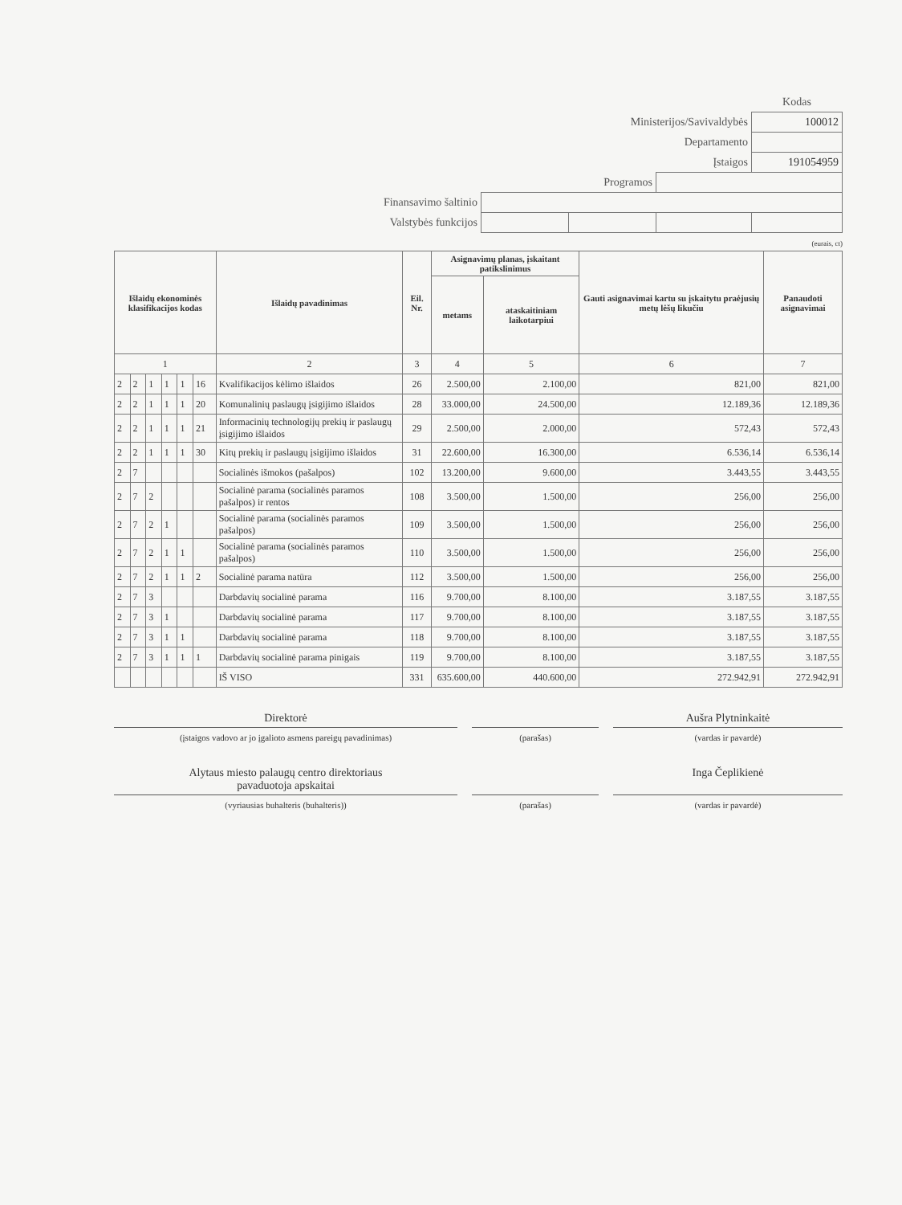| | | | | Kodas |
| Ministerijos/Savivaldybės | | | | 100012 |
| Departamento | | | | |
| Įstaigos | | | | 191054959 |
| Programos | | | | |
| Finansavimo šaltinio | | | | |
| Valstybės funkcijos | | | | |
(eurais, ct)
| Išlaidų ekonominės klasifikacijos kodas | | | | | | Išlaidų pavadinimas | Eil. Nr. | Asignavimų planas, įskaitant patikslinimus | | Gauti asignavimai kartu su įskaitytu praėjusių metų lėšų likučiu | Panaudoti asignavimai |
| --- | --- | --- | --- | --- | --- | --- | --- | --- | --- | --- | --- |
| | | | | | | | | metams | ataskaitiniam laikotarpiui | | |
| 1 | | | | | | 2 | 3 | 4 | 5 | 6 | 7 |
| 2 | 2 | 1 | 1 | 1 | 16 | Kvalifikacijos kėlimo išlaidos | 26 | 2.500,00 | 2.100,00 | 821,00 | 821,00 |
| 2 | 2 | 1 | 1 | 1 | 20 | Komunalinių paslaugų įsigijimo išlaidos | 28 | 33.000,00 | 24.500,00 | 12.189,36 | 12.189,36 |
| 2 | 2 | 1 | 1 | 1 | 21 | Informacinių technologijų prekių ir paslaugų įsigijimo išlaidos | 29 | 2.500,00 | 2.000,00 | 572,43 | 572,43 |
| 2 | 2 | 1 | 1 | 1 | 30 | Kitų prekių ir paslaugų įsigijimo išlaidos | 31 | 22.600,00 | 16.300,00 | 6.536,14 | 6.536,14 |
| 2 | 7 | | | | | Socialinės išmokos (pašalpos) | 102 | 13.200,00 | 9.600,00 | 3.443,55 | 3.443,55 |
| 2 | 7 | 2 | | | | Socialinė parama (socialinės paramos pašalpos) ir rentos | 108 | 3.500,00 | 1.500,00 | 256,00 | 256,00 |
| 2 | 7 | 2 | 1 | | | Socialinė parama (socialinės paramos pašalpos) | 109 | 3.500,00 | 1.500,00 | 256,00 | 256,00 |
| 2 | 7 | 2 | 1 | 1 | | Socialinė parama (socialinės paramos pašalpos) | 110 | 3.500,00 | 1.500,00 | 256,00 | 256,00 |
| 2 | 7 | 2 | 1 | 1 | 2 | Socialinė parama natūra | 112 | 3.500,00 | 1.500,00 | 256,00 | 256,00 |
| 2 | 7 | 3 | | | | Darbdavių socialinė parama | 116 | 9.700,00 | 8.100,00 | 3.187,55 | 3.187,55 |
| 2 | 7 | 3 | 1 | | | Darbdavių socialinė parama | 117 | 9.700,00 | 8.100,00 | 3.187,55 | 3.187,55 |
| 2 | 7 | 3 | 1 | 1 | | Darbdavių socialinė parama | 118 | 9.700,00 | 8.100,00 | 3.187,55 | 3.187,55 |
| 2 | 7 | 3 | 1 | 1 | 1 | Darbdavių socialinė parama pinigais | 119 | 9.700,00 | 8.100,00 | 3.187,55 | 3.187,55 |
| | | | | | | IŠ VISO | 331 | 635.600,00 | 440.600,00 | 272.942,91 | 272.942,91 |
Direktorė
(įstaigos vadovo ar jo įgalioto asmens pareigų pavadinimas)
(parašas)
Aušra Plytninkaitė
(vardas ir pavardė)
Alytaus miesto palaugų centro direktoriaus
pavaduotoja apskaitai
(vyriausias buhalteris (buhalteris))
(parašas)
Inga Čeplikienė
(vardas ir pavardė)